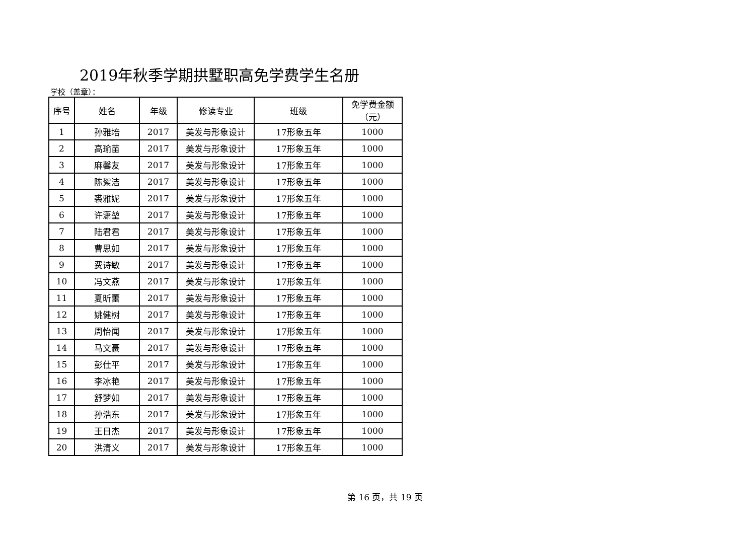2019年秋季学期拱墅职高免学费学生名册
学校（盖章）：
| 序号 | 姓名 | 年级 | 修读专业 | 班级 | 免学费金额 （元） |
| --- | --- | --- | --- | --- | --- |
| 1 | 孙雅培 | 2017 | 美发与形象设计 | 17形象五年 | 1000 |
| 2 | 高瑜苗 | 2017 | 美发与形象设计 | 17形象五年 | 1000 |
| 3 | 麻馨友 | 2017 | 美发与形象设计 | 17形象五年 | 1000 |
| 4 | 陈絮洁 | 2017 | 美发与形象设计 | 17形象五年 | 1000 |
| 5 | 裘雅妮 | 2017 | 美发与形象设计 | 17形象五年 | 1000 |
| 6 | 许潇堃 | 2017 | 美发与形象设计 | 17形象五年 | 1000 |
| 7 | 陆君君 | 2017 | 美发与形象设计 | 17形象五年 | 1000 |
| 8 | 曹思如 | 2017 | 美发与形象设计 | 17形象五年 | 1000 |
| 9 | 费诗敏 | 2017 | 美发与形象设计 | 17形象五年 | 1000 |
| 10 | 冯文燕 | 2017 | 美发与形象设计 | 17形象五年 | 1000 |
| 11 | 夏昕蕾 | 2017 | 美发与形象设计 | 17形象五年 | 1000 |
| 12 | 姚健树 | 2017 | 美发与形象设计 | 17形象五年 | 1000 |
| 13 | 周怡闻 | 2017 | 美发与形象设计 | 17形象五年 | 1000 |
| 14 | 马文豪 | 2017 | 美发与形象设计 | 17形象五年 | 1000 |
| 15 | 彭仕平 | 2017 | 美发与形象设计 | 17形象五年 | 1000 |
| 16 | 李冰艳 | 2017 | 美发与形象设计 | 17形象五年 | 1000 |
| 17 | 舒梦如 | 2017 | 美发与形象设计 | 17形象五年 | 1000 |
| 18 | 孙浩东 | 2017 | 美发与形象设计 | 17形象五年 | 1000 |
| 19 | 王日杰 | 2017 | 美发与形象设计 | 17形象五年 | 1000 |
| 20 | 洪清义 | 2017 | 美发与形象设计 | 17形象五年 | 1000 |
第 16 页，共 19 页